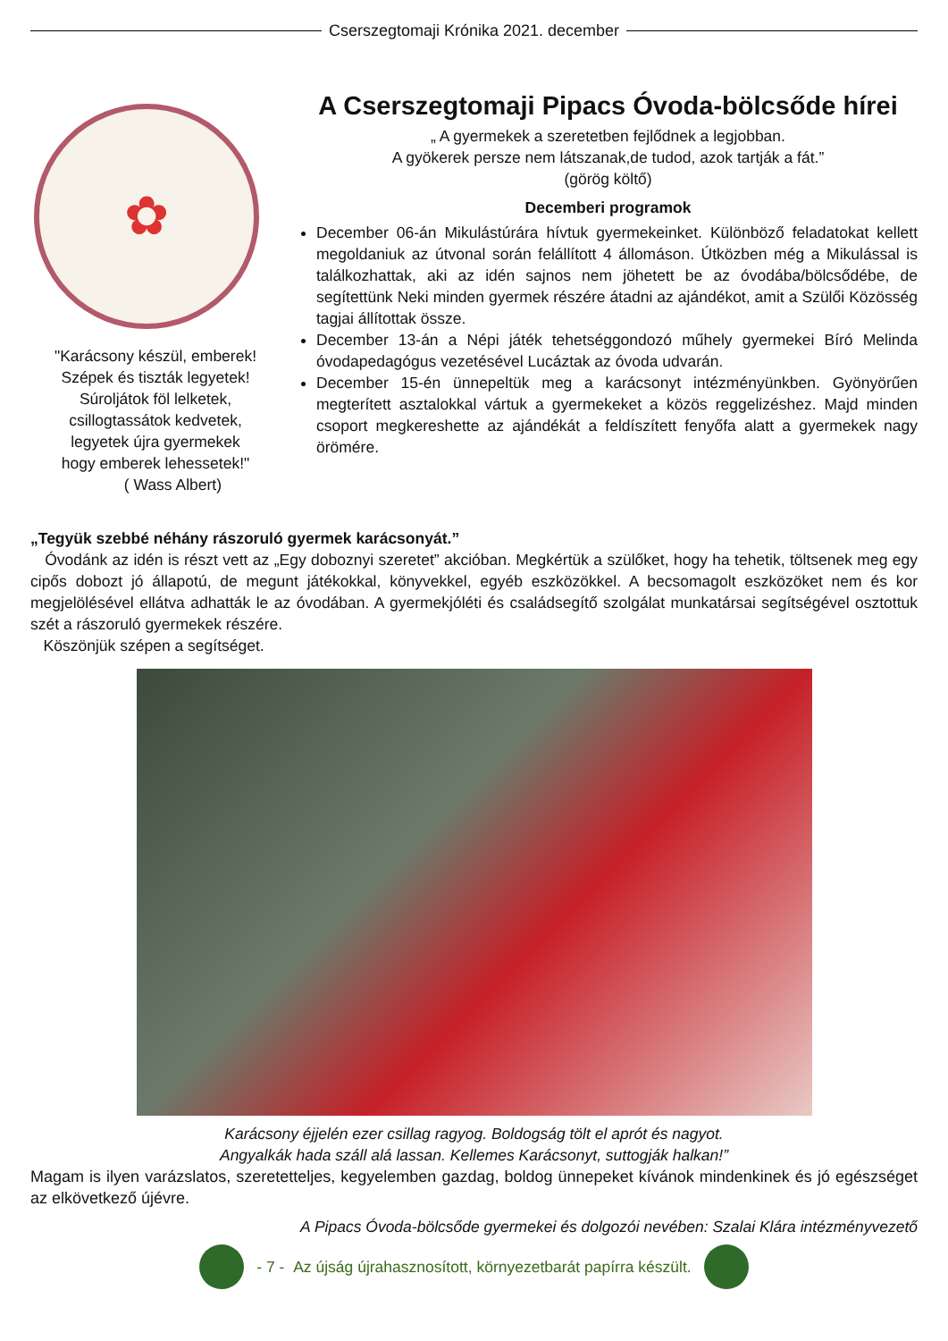Cserszegtomaji Krónika 2021. december
✿
"Karácsony készül, emberek!
Szépek és tiszták legyetek!
Súroljátok föl lelketek,
csillogtassátok kedvetek,
legyetek újra gyermekek
hogy emberek lehessetek!"
( Wass Albert)
A Cserszegtomaji Pipacs Óvoda-bölcsőde hírei
„ A gyermekek a szeretetben fejlődnek a legjobban.
A gyökerek persze nem látszanak,de tudod, azok tartják a fát.”
(görög költő)
Decemberi programok
December 06-án Mikulástúrára hívtuk gyermekeinket. Különböző feladatokat kellett megoldaniuk az útvonal során felállított 4 állomáson. Útközben még a Mikulással is találkozhattak, aki az idén sajnos nem jöhetett be az óvodába/bölcsődébe, de segítettünk Neki minden gyermek részére átadni az ajándékot, amit a Szülői Közösség tagjai állítottak össze.
December 13-án a Népi játék tehetséggondozó műhely gyermekei Bíró Melinda óvodapedagógus vezetésével Lucáztak az óvoda udvarán.
December 15-én ünnepeltük meg a karácsonyt intézményünkben. Gyönyörűen megterített asztalokkal vártuk a gyermekeket a közös reggelizéshez. Majd minden csoport megkereshette az ajándékát a feldíszített fenyőfa alatt a gyermekek nagy örömére.
„Tegyük szebbé néhány rászoruló gyermek karácsonyát.”
Óvodánk az idén is részt vett az „Egy doboznyi szeretet” akcióban. Megkértük a szülőket, hogy ha tehetik, töltsenek meg egy cipős dobozt jó állapotú, de megunt játékokkal, könyvekkel, egyéb eszközökkel. A becsomagolt eszközöket nem és kor megjelölésével ellátva adhatták le az óvodában. A gyermekjóléti és családsegítő szolgálat munkatársai segítségével osztottuk szét a rászoruló gyermekek részére.
Köszönjük szépen a segítséget.
Karácsony éjjelén ezer csillag ragyog. Boldogság tölt el aprót és nagyot.
Angyalkák hada száll alá lassan. Kellemes Karácsonyt, suttogják halkan!”
Magam is ilyen varázslatos, szeretetteljes, kegyelemben gazdag, boldog ünnepeket kívánok mindenkinek és jó egészséget az elkövetkező újévre.
A Pipacs Óvoda-bölcsőde gyermekei és dolgozói nevében: Szalai Klára intézményvezető
- 7 - Az újság újrahasznosított, környezetbarát papírra készült.